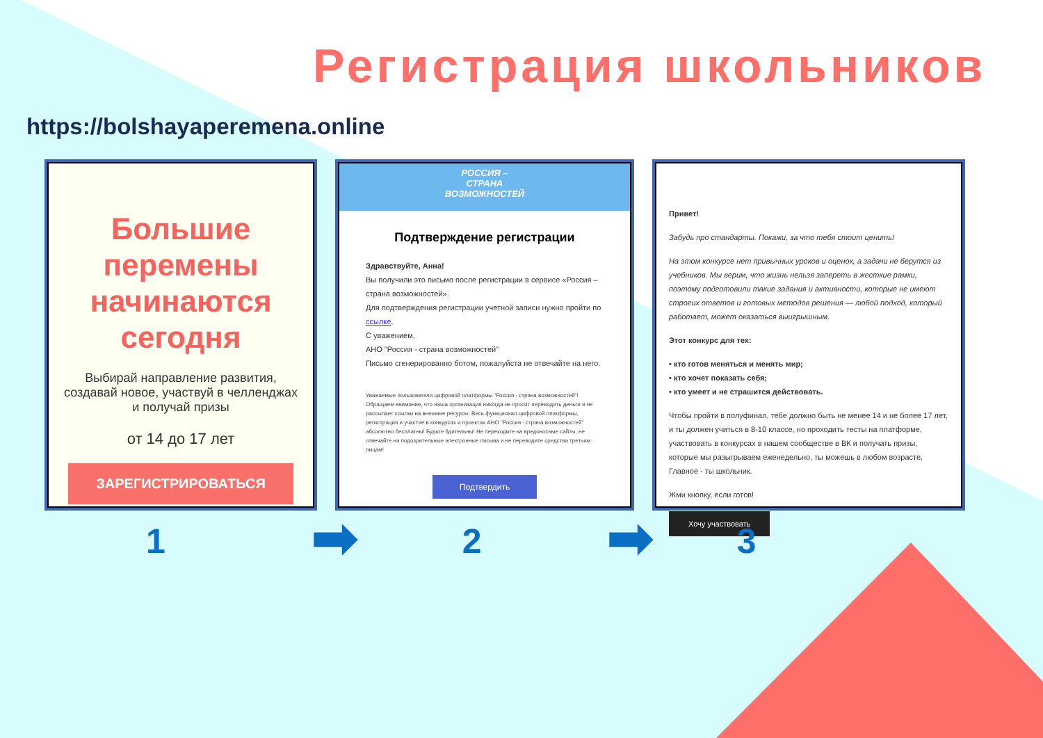Регистрация школьников
https://bolshayaperemena.online
Большие перемены начинаются сегодня
Выбирай направление развития, создавай новое, участвуй в челленджах и получай призы
от 14 до 17 лет
ЗАРЕГИСТРИРОВАТЬСЯ
РОССИЯ –
СТРАНА
ВОЗМОЖНОСТЕЙ
Подтверждение регистрации
Здравствуйте, Анна!
Вы получили это письмо после регистрации в сервисе «Россия – страна возможностей».
Для подтверждения регистрации учетной записи нужно пройти по ссылке.
С уважением,
АНО "Россия - страна возможностей"
Письмо сгенерированно ботом, пожалуйста не отвечайте на него.
Уважаемые пользователи цифровой платформы "Россия - страна возможностей"! Обращаем внимание, что наша организация никогда не просит переводить деньги и не рассылает ссылки на внешние ресурсы. Весь функционал цифровой платформы, регистрация и участие в конкурсах и проектах АНО "Россия - страна возможностей" абсолютно бесплатны! Будьте бдительны! Не переходите на вредоносные сайты, не отвечайте на подозрительные электронные письма и не переводите средства третьим лицам!
Подтвердить
Привет!
Забудь про стандарты. Покажи, за что тебя стоит ценить!
На этом конкурсе нет привычных уроков и оценок, а задачи не берутся из учебников. Мы верим, что жизнь нельзя запереть в жесткие рамки, поэтому подготовили такие задания и активности, которые не имеют строгих ответов и готовых методов решения — любой подход, который работает, может оказаться выигрышным.
Этот конкурс для тех:
• кто готов меняться и менять мир;
• кто хочет показать себя;
• кто умеет и не страшится действовать.
Чтобы пройти в полуфинал, тебе должно быть не менее 14 и не более 17 лет, и ты должен учиться в 8-10 классе, но проходить тесты на платформе, участвовать в конкурсах в нашем сообществе в ВК и получать призы, которые мы разыгрываем еженедельно, ты можешь в любом возрасте. Главное - ты школьник.
Жми кнопку, если готов!
Хочу участвовать
1 ➡ 2 ➡ 3